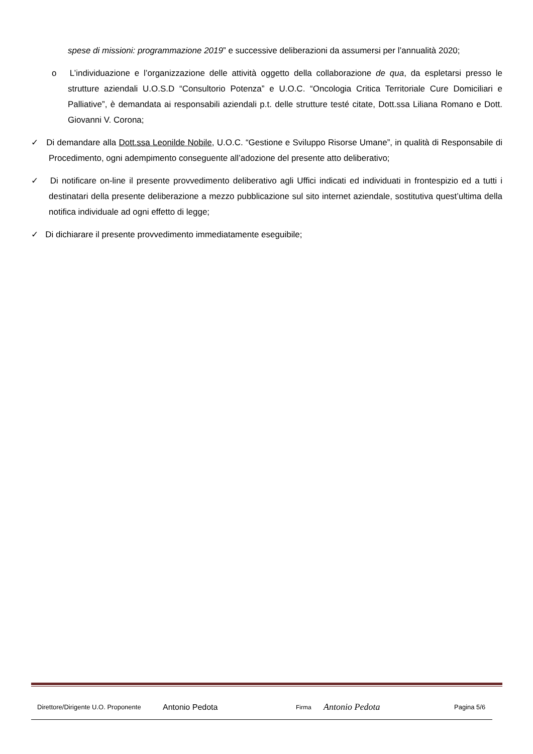spese di missioni: programmazione 2019” e successive deliberazioni da assumersi per l’annualità 2020;
o L’individuazione e l’organizzazione delle attività oggetto della collaborazione de qua, da espletarsi presso le strutture aziendali U.O.S.D “Consultorio Potenza” e U.O.C. “Oncologia Critica Territoriale Cure Domiciliari e Palliative”, è demandata ai responsabili aziendali p.t. delle strutture testé citate, Dott.ssa Liliana Romano e Dott. Giovanni V. Corona;
✓ Di demandare alla Dott.ssa Leonilde Nobile, U.O.C. “Gestione e Sviluppo Risorse Umane”, in qualità di Responsabile di Procedimento, ogni adempimento conseguente all’adozione del presente atto deliberativo;
✓ Di notificare on-line il presente provvedimento deliberativo agli Uffici indicati ed individuati in frontespizio ed a tutti i destinatari della presente deliberazione a mezzo pubblicazione sul sito internet aziendale, sostitutiva quest’ultima della notifica individuale ad ogni effetto di legge;
✓ Di dichiarare il presente provvedimento immediatamente eseguibile;
Direttore/Dirigente U.O. Proponente Antonio Pedota Firma Antonio Pedota Pagina 5/6